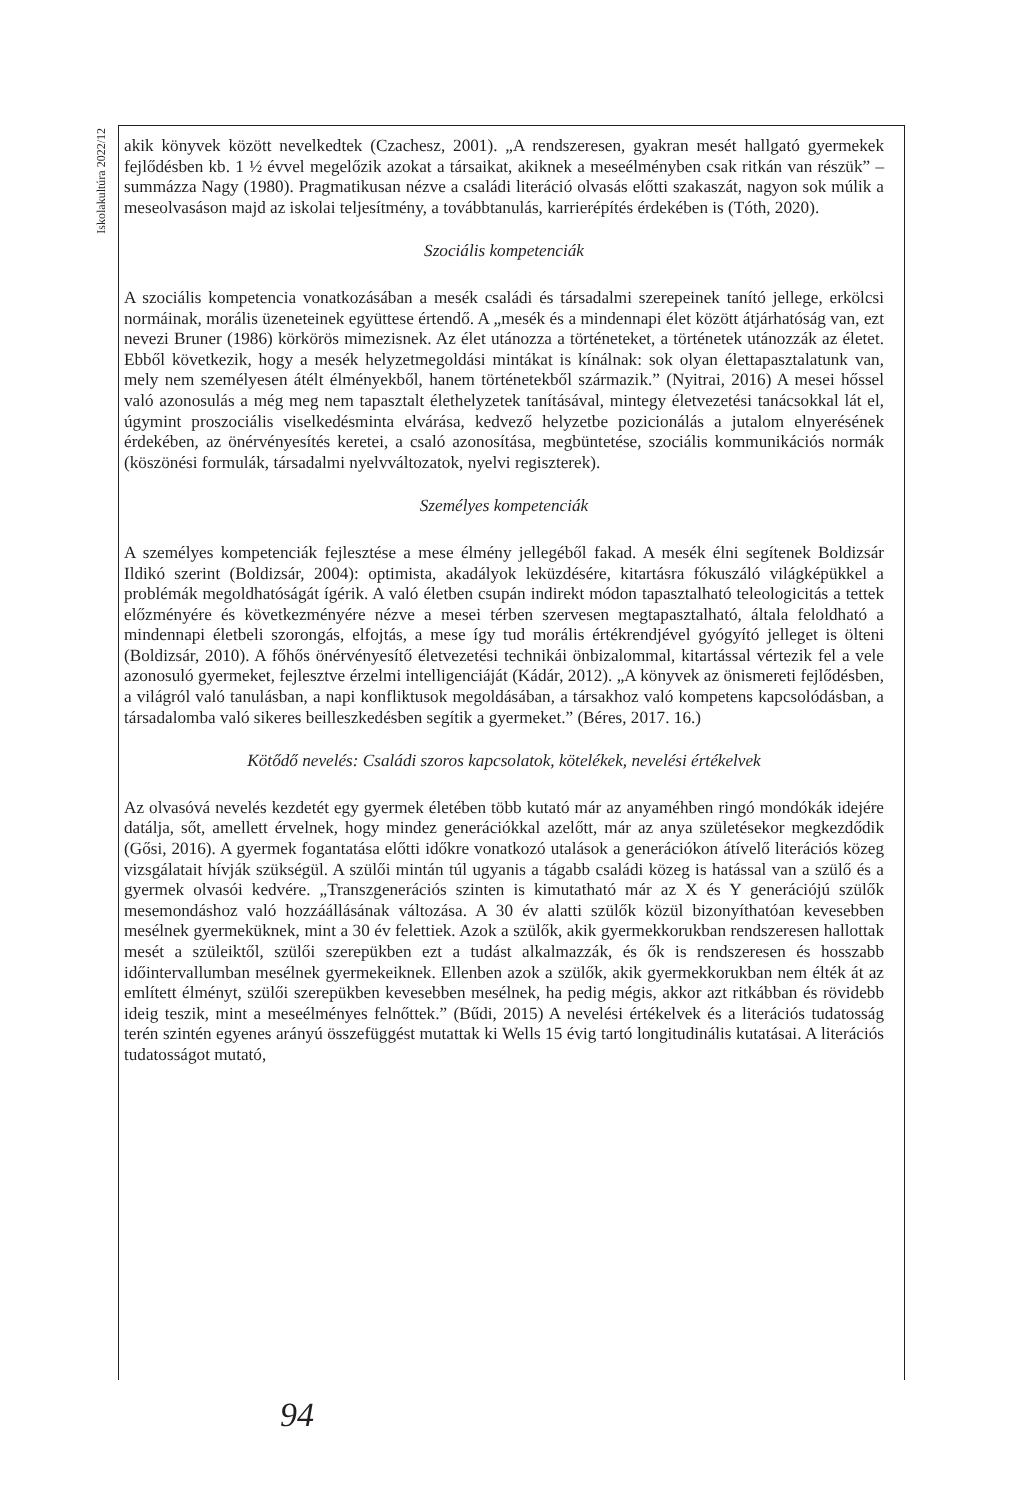Iskolakultúra 2022/12
akik könyvek között nevelkedtek (Czachesz, 2001). „A rendszeresen, gyakran mesét hallgató gyermekek fejlődésben kb. 1 ½ évvel megelőzik azokat a társaikat, akiknek a meseélményben csak ritkán van részük” – summázza Nagy (1980). Pragmatikusan nézve a családi literáció olvasás előtti szakaszát, nagyon sok múlik a meseolvasáson majd az iskolai teljesítmény, a továbbtanulás, karrierépítés érdekében is (Tóth, 2020).
Szociális kompetenciák
A szociális kompetencia vonatkozásában a mesék családi és társadalmi szerepeinek tanító jellege, erkölcsi normáinak, morális üzeneteinek együttese értendő. A „mesék és a mindennapi élet között átjárhatóság van, ezt nevezi Bruner (1986) körkörös mimezisnek. Az élet utánozza a történeteket, a történetek utánozzák az életet. Ebből következik, hogy a mesék helyzetmegoldási mintákat is kínálnak: sok olyan élettapasztalatunk van, mely nem személyesen átélt élményekből, hanem történetekből származik.” (Nyitrai, 2016) A mesei hőssel való azonosulás a még meg nem tapasztalt élethelyzetek tanításával, mintegy életvezetési tanácsokkal lát el, úgymint proszociális viselkedésminta elvárása, kedvező helyzetbe pozicionálás a jutalom elnyerésének érdekében, az önérvényesítés keretei, a csaló azonosítása, megbüntetése, szociális kommunikációs normák (köszönési formulák, társadalmi nyelvváltozatok, nyelvi regiszterek).
Személyes kompetenciák
A személyes kompetenciák fejlesztése a mese élmény jellegéből fakad. A mesék élni segítenek Boldizsár Ildikó szerint (Boldizsár, 2004): optimista, akadályok leküzdésére, kitartásra fókuszáló világképükkel a problémák megoldhatóságát ígérik. A való életben csupán indirekt módon tapasztalható teleologicitás a tettek előzményére és következményére nézve a mesei térben szervesen megtapasztalható, általa feloldható a mindennapi életbeli szorongás, elfojtás, a mese így tud morális értékrendjével gyógyító jelleget is ölteni (Boldizsár, 2010). A főhős önérvényesítő életvezetési technikái önbizalommal, kitartással vértezik fel a vele azonosuló gyermeket, fejlesztve érzelmi intelligenciáját (Kádár, 2012). „A könyvek az önismereti fejlődésben, a világról való tanulásban, a napi konfliktusok megoldásában, a társakhoz való kompetens kapcsolódásban, a társadalomba való sikeres beilleszkedésben segítik a gyermeket.” (Béres, 2017. 16.)
Kötődő nevelés: Családi szoros kapcsolatok, kötelékek, nevelési értékelvek
Az olvasóvá nevelés kezdetét egy gyermek életében több kutató már az anyaméhben ringó mondókák idejére datálja, sőt, amellett érvelnek, hogy mindez generációkkal azelőtt, már az anya születésekor megkezdődik (Gősi, 2016). A gyermek fogantatása előtti időkre vonatkozó utalások a generációkon átívelő literációs közeg vizsgálatait hívják szükségül. A szülői mintán túl ugyanis a tágabb családi közeg is hatással van a szülő és a gyermek olvasói kedvére. „Transzgenerációs szinten is kimutatható már az X és Y generációjú szülők mesemondáshoz való hozzáállásának változása. A 30 év alatti szülők közül bizonyíthatóan kevesebben mesélnek gyermeküknek, mint a 30 év felettiek. Azok a szülők, akik gyermekkorukban rendszeresen hallottak mesét a szüleiktől, szülői szerepükben ezt a tudást alkalmazzák, és ők is rendszeresen és hosszabb időintervallumban mesélnek gyermekeiknek. Ellenben azok a szülők, akik gyermekkorukban nem élték át az említett élményt, szülői szerepükben kevesebben mesélnek, ha pedig mégis, akkor azt ritkábban és rövidebb ideig teszik, mint a meseélményes felnőttek.” (Bűdi, 2015) A nevelési értékelvek és a literációs tudatosság terén szintén egyenes arányú összefüggést mutattak ki Wells 15 évig tartó longitudinális kutatásai. A literációs tudatosságot mutató,
94